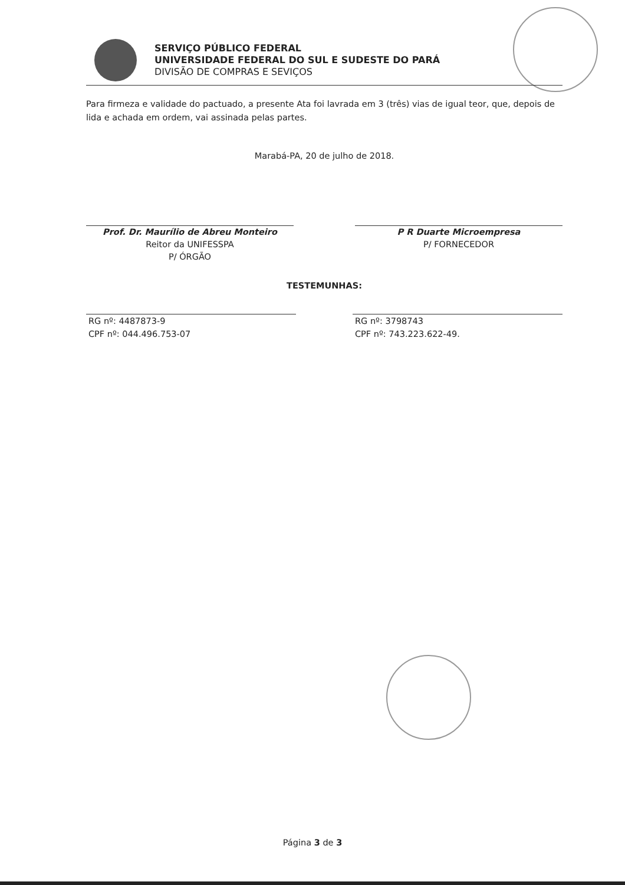SERVIÇO PÚBLICO FEDERAL
UNIVERSIDADE FEDERAL DO SUL E SUDESTE DO PARÁ
DIVISÃO DE COMPRAS E SEVIÇOS
Para firmeza e validade do pactuado, a presente Ata foi lavrada em 3 (três) vias de igual teor, que, depois de lida e achada em ordem, vai assinada pelas partes.
Marabá-PA, 20 de julho de 2018.
Prof. Dr. Maurílio de Abreu Monteiro
Reitor da UNIFESSPA
P/ ÓRGÃO
P R Duarte Microempresa
P/ FORNECEDOR
TESTEMUNHAS:
RG nº: 4487873-9
CPF nº: 044.496.753-07
RG nº: 3798743
CPF nº: 743.223.622-49.
Página 3 de 3